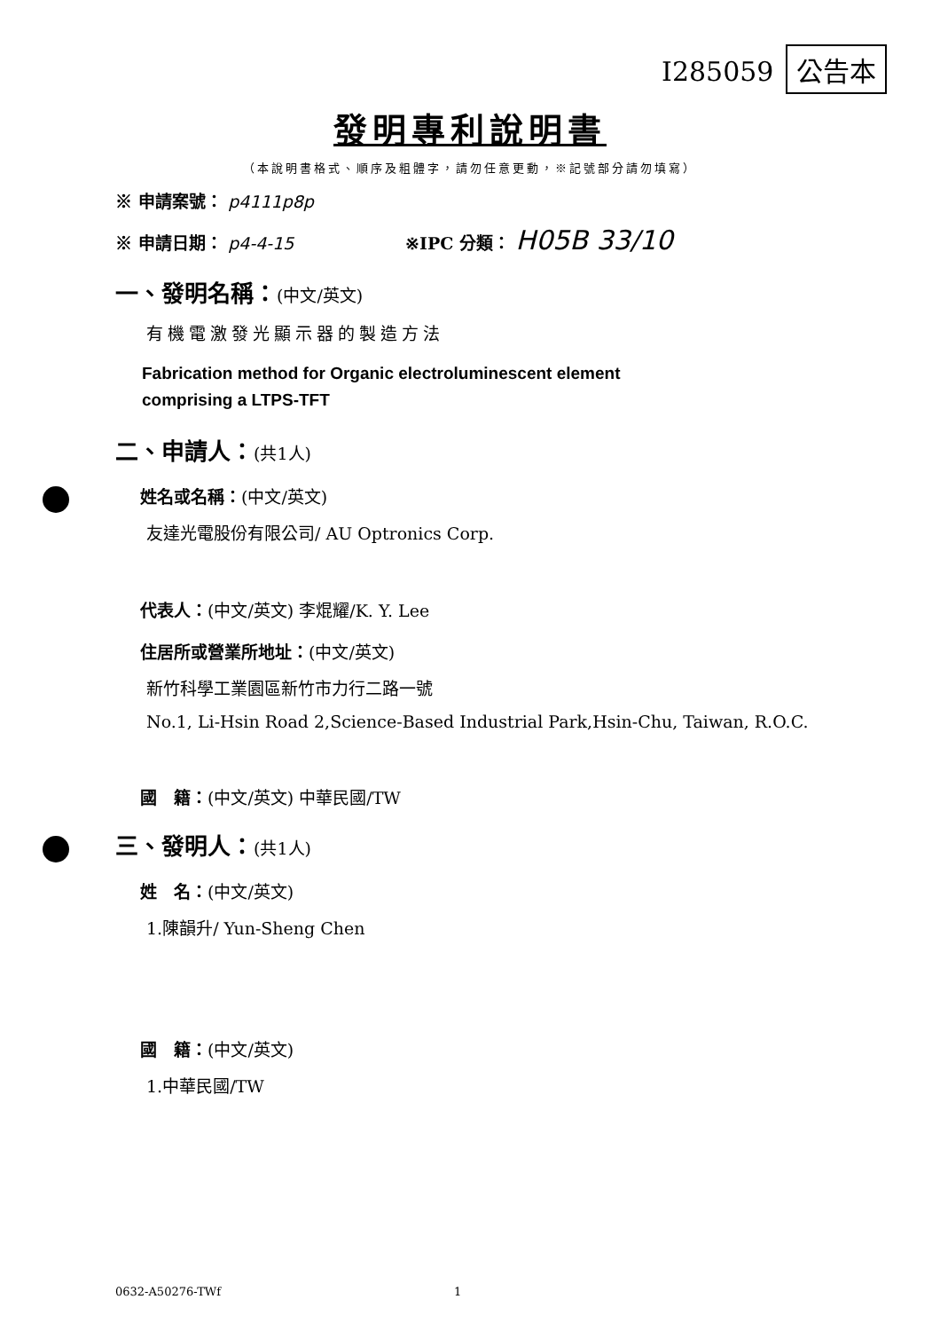I285059 公告本
發明專利說明書
（本說明書格式、順序及粗體字，請勿任意更動，※記號部分請勿填寫）
※ 申請案號： p4111p8p
※ 申請日期： p4-4-15 ※IPC 分類： H05B 33/10
一、發明名稱：(中文/英文)
有機電激發光顯示器的製造方法
Fabrication method for Organic electroluminescent element
comprising a LTPS-TFT
二、申請人：(共1人)
姓名或名稱：(中文/英文)
友達光電股份有限公司/ AU Optronics Corp.
代表人：(中文/英文) 李焜耀/K. Y. Lee
住居所或營業所地址：(中文/英文)
新竹科學工業園區新竹市力行二路一號
No.1, Li-Hsin Road 2,Science-Based Industrial Park,Hsin-Chu, Taiwan, R.O.C.
國　籍：(中文/英文) 中華民國/TW
三、發明人：(共1人)
姓　名：(中文/英文)
1.陳韻升/ Yun-Sheng Chen
國　籍：(中文/英文)
1.中華民國/TW
0632-A50276-TWf 1